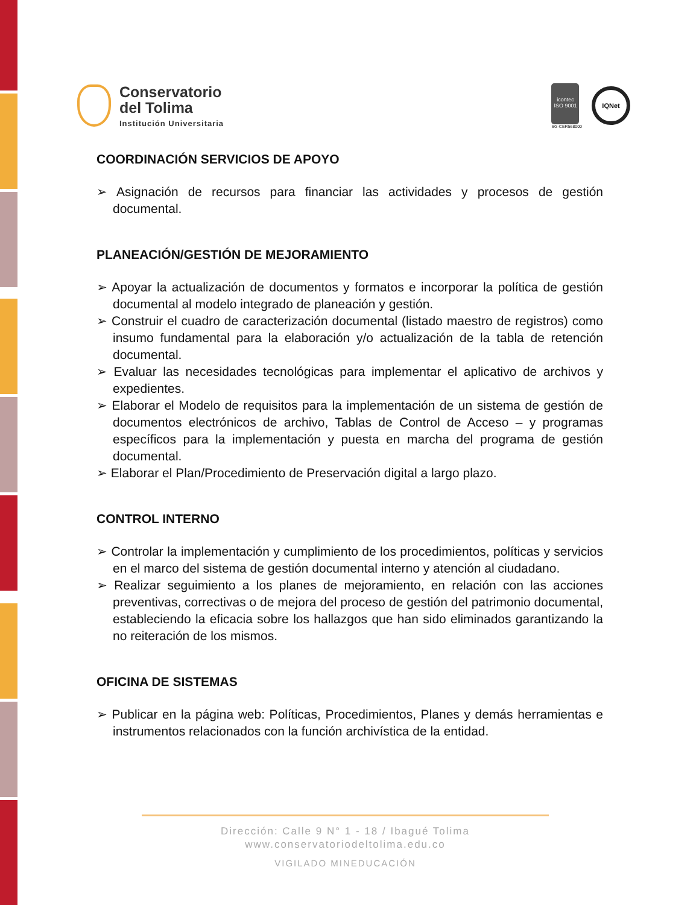Conservatorio
del Tolima
Institución Universitaria
icontec
ISO 9001
SG-CER568000
IQNet
COORDINACIÓN SERVICIOS DE APOYO
➢ Asignación de recursos para financiar las actividades y procesos de gestión documental.
PLANEACIÓN/GESTIÓN DE MEJORAMIENTO
➢ Apoyar la actualización de documentos y formatos e incorporar la política de gestión documental al modelo integrado de planeación y gestión.
➢ Construir el cuadro de caracterización documental (listado maestro de registros) como insumo fundamental para la elaboración y/o actualización de la tabla de retención documental.
➢ Evaluar las necesidades tecnológicas para implementar el aplicativo de archivos y expedientes.
➢ Elaborar el Modelo de requisitos para la implementación de un sistema de gestión de documentos electrónicos de archivo, Tablas de Control de Acceso – y programas específicos para la implementación y puesta en marcha del programa de gestión documental.
➢ Elaborar el Plan/Procedimiento de Preservación digital a largo plazo.
CONTROL INTERNO
➢ Controlar la implementación y cumplimiento de los procedimientos, políticas y servicios en el marco del sistema de gestión documental interno y atención al ciudadano.
➢ Realizar seguimiento a los planes de mejoramiento, en relación con las acciones preventivas, correctivas o de mejora del proceso de gestión del patrimonio documental, estableciendo la eficacia sobre los hallazgos que han sido eliminados garantizando la no reiteración de los mismos.
OFICINA DE SISTEMAS
➢ Publicar en la página web: Políticas, Procedimientos, Planes y demás herramientas e instrumentos relacionados con la función archivística de la entidad.
Dirección: Calle 9 N° 1 - 18 / Ibagué Tolima
www.conservatoriodeltolima.edu.co
VIGILADO MINEDUCACIÓN